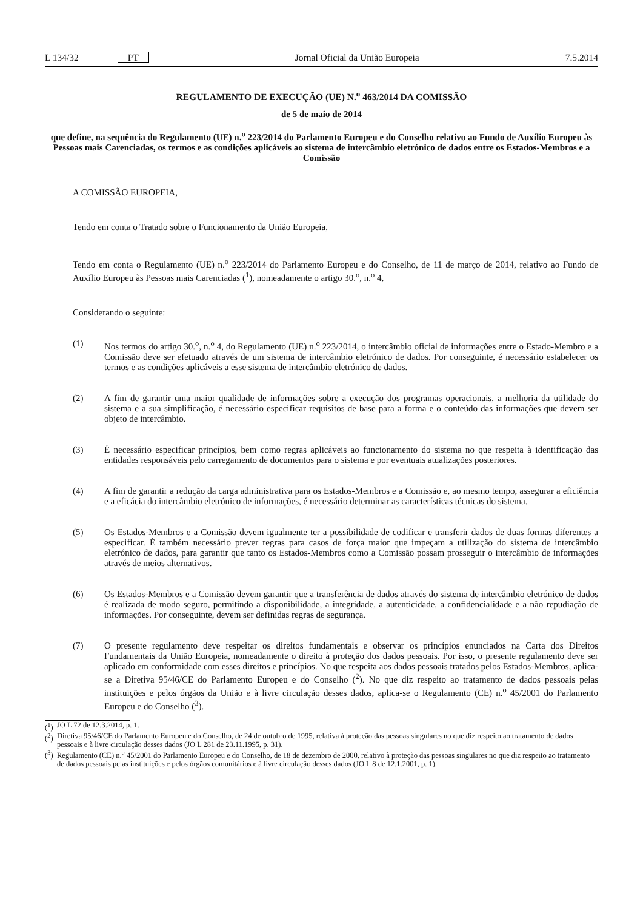L 134/32 PT Jornal Oficial da União Europeia 7.5.2014
REGULAMENTO DE EXECUÇÃO (UE) N.<sup>o</sup> 463/2014 DA COMISSÃO
de 5 de maio de 2014
que define, na sequência do Regulamento (UE) n.<sup>o</sup> 223/2014 do Parlamento Europeu e do Conselho relativo ao Fundo de Auxílio Europeu às Pessoas mais Carenciadas, os termos e as condições aplicáveis ao sistema de intercâmbio eletrónico de dados entre os Estados-Membros e a Comissão
A COMISSÃO EUROPEIA,
Tendo em conta o Tratado sobre o Funcionamento da União Europeia,
Tendo em conta o Regulamento (UE) n.<sup>o</sup> 223/2014 do Parlamento Europeu e do Conselho, de 11 de março de 2014, relativo ao Fundo de Auxílio Europeu às Pessoas mais Carenciadas (<sup>1</sup>), nomeadamente o artigo 30.<sup>o</sup>, n.<sup>o</sup> 4,
Considerando o seguinte:
(1) Nos termos do artigo 30.<sup>o</sup>, n.<sup>o</sup> 4, do Regulamento (UE) n.<sup>o</sup> 223/2014, o intercâmbio oficial de informações entre o Estado-Membro e a Comissão deve ser efetuado através de um sistema de intercâmbio eletrónico de dados. Por conseguinte, é necessário estabelecer os termos e as condições aplicáveis a esse sistema de intercâmbio eletrónico de dados.
(2) A fim de garantir uma maior qualidade de informações sobre a execução dos programas operacionais, a melhoria da utilidade do sistema e a sua simplificação, é necessário especificar requisitos de base para a forma e o conteúdo das informações que devem ser objeto de intercâmbio.
(3) É necessário especificar princípios, bem como regras aplicáveis ao funcionamento do sistema no que respeita à identificação das entidades responsáveis pelo carregamento de documentos para o sistema e por eventuais atualizações posteriores.
(4) A fim de garantir a redução da carga administrativa para os Estados-Membros e a Comissão e, ao mesmo tempo, assegurar a eficiência e a eficácia do intercâmbio eletrónico de informações, é necessário determinar as características técnicas do sistema.
(5) Os Estados-Membros e a Comissão devem igualmente ter a possibilidade de codificar e transferir dados de duas formas diferentes a especificar. É também necessário prever regras para casos de força maior que impeçam a utilização do sistema de intercâmbio eletrónico de dados, para garantir que tanto os Estados-Membros como a Comissão possam prosseguir o intercâmbio de informações através de meios alternativos.
(6) Os Estados-Membros e a Comissão devem garantir que a transferência de dados através do sistema de intercâmbio eletrónico de dados é realizada de modo seguro, permitindo a disponibilidade, a integridade, a autenticidade, a confidencialidade e a não repudiação de informações. Por conseguinte, devem ser definidas regras de segurança.
(7) O presente regulamento deve respeitar os direitos fundamentais e observar os princípios enunciados na Carta dos Direitos Fundamentais da União Europeia, nomeadamente o direito à proteção dos dados pessoais. Por isso, o presente regulamento deve ser aplicado em conformidade com esses direitos e princípios. No que respeita aos dados pessoais tratados pelos Estados-Membros, aplica-se a Diretiva 95/46/CE do Parlamento Europeu e do Conselho (<sup>2</sup>). No que diz respeito ao tratamento de dados pessoais pelas instituições e pelos órgãos da União e à livre circulação desses dados, aplica-se o Regulamento (CE) n.<sup>o</sup> 45/2001 do Parlamento Europeu e do Conselho (<sup>3</sup>).
(<sup>1</sup>) JO L 72 de 12.3.2014, p. 1.
(<sup>2</sup>) Diretiva 95/46/CE do Parlamento Europeu e do Conselho, de 24 de outubro de 1995, relativa à proteção das pessoas singulares no que diz respeito ao tratamento de dados pessoais e à livre circulação desses dados (JO L 281 de 23.11.1995, p. 31).
(<sup>3</sup>) Regulamento (CE) n.<sup>o</sup> 45/2001 do Parlamento Europeu e do Conselho, de 18 de dezembro de 2000, relativo à proteção das pessoas singulares no que diz respeito ao tratamento de dados pessoais pelas instituições e pelos órgãos comunitários e à livre circulação desses dados (JO L 8 de 12.1.2001, p. 1).